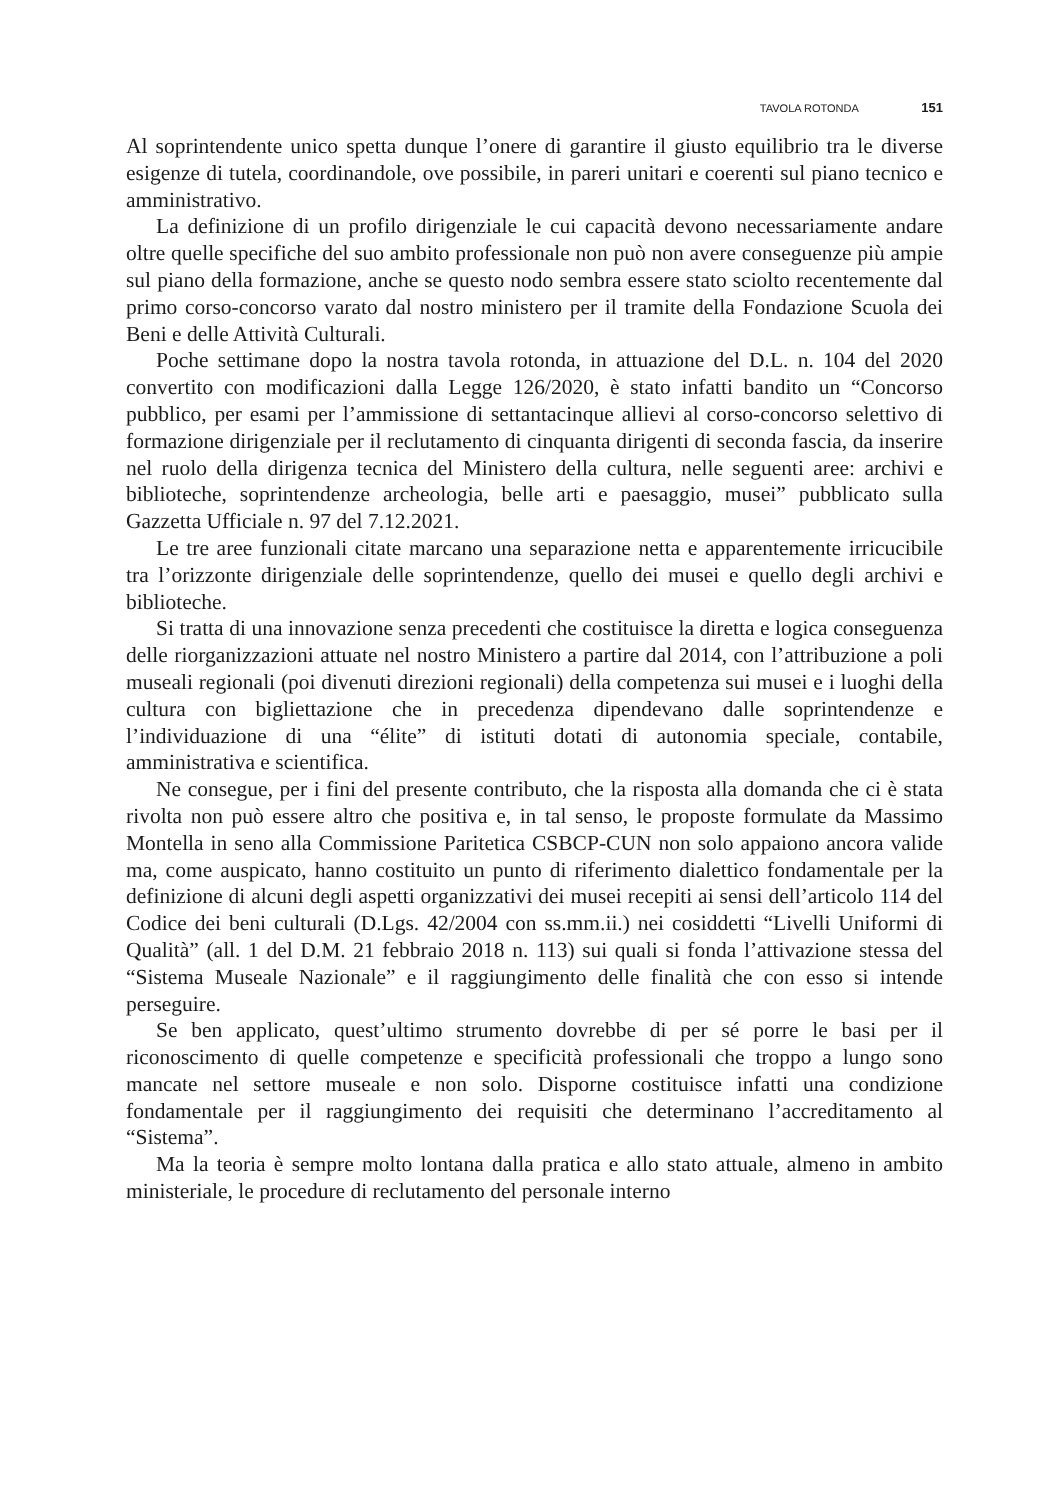TAVOLA ROTONDA 151
Al soprintendente unico spetta dunque l’onere di garantire il giusto equilibrio tra le diverse esigenze di tutela, coordinandole, ove possibile, in pareri unitari e coerenti sul piano tecnico e amministrativo.
La definizione di un profilo dirigenziale le cui capacità devono necessariamente andare oltre quelle specifiche del suo ambito professionale non può non avere conseguenze più ampie sul piano della formazione, anche se questo nodo sembra essere stato sciolto recentemente dal primo corso-concorso varato dal nostro ministero per il tramite della Fondazione Scuola dei Beni e delle Attività Culturali.
Poche settimane dopo la nostra tavola rotonda, in attuazione del D.L. n. 104 del 2020 convertito con modificazioni dalla Legge 126/2020, è stato infatti bandito un “Concorso pubblico, per esami per l’ammissione di settantacinque allievi al corso-concorso selettivo di formazione dirigenziale per il reclutamento di cinquanta dirigenti di seconda fascia, da inserire nel ruolo della dirigenza tecnica del Ministero della cultura, nelle seguenti aree: archivi e biblioteche, soprintendenze archeologia, belle arti e paesaggio, musei” pubblicato sulla Gazzetta Ufficiale n. 97 del 7.12.2021.
Le tre aree funzionali citate marcano una separazione netta e apparentemente irricucibile tra l’orizzonte dirigenziale delle soprintendenze, quello dei musei e quello degli archivi e biblioteche.
Si tratta di una innovazione senza precedenti che costituisce la diretta e logica conseguenza delle riorganizzazioni attuate nel nostro Ministero a partire dal 2014, con l’attribuzione a poli museali regionali (poi divenuti direzioni regionali) della competenza sui musei e i luoghi della cultura con bigliettazione che in precedenza dipendevano dalle soprintendenze e l’individuazione di una “élite” di istituti dotati di autonomia speciale, contabile, amministrativa e scientifica.
Ne consegue, per i fini del presente contributo, che la risposta alla domanda che ci è stata rivolta non può essere altro che positiva e, in tal senso, le proposte formulate da Massimo Montella in seno alla Commissione Paritetica CSBCP-CUN non solo appaiono ancora valide ma, come auspicato, hanno costituito un punto di riferimento dialettico fondamentale per la definizione di alcuni degli aspetti organizzativi dei musei recepiti ai sensi dell’articolo 114 del Codice dei beni culturali (D.Lgs. 42/2004 con ss.mm.ii.) nei cosiddetti “Livelli Uniformi di Qualità” (all. 1 del D.M. 21 febbraio 2018 n. 113) sui quali si fonda l’attivazione stessa del “Sistema Museale Nazionale” e il raggiungimento delle finalità che con esso si intende perseguire.
Se ben applicato, quest’ultimo strumento dovrebbe di per sé porre le basi per il riconoscimento di quelle competenze e specificità professionali che troppo a lungo sono mancate nel settore museale e non solo. Disporne costituisce infatti una condizione fondamentale per il raggiungimento dei requisiti che determinano l’accreditamento al “Sistema”.
Ma la teoria è sempre molto lontana dalla pratica e allo stato attuale, almeno in ambito ministeriale, le procedure di reclutamento del personale interno